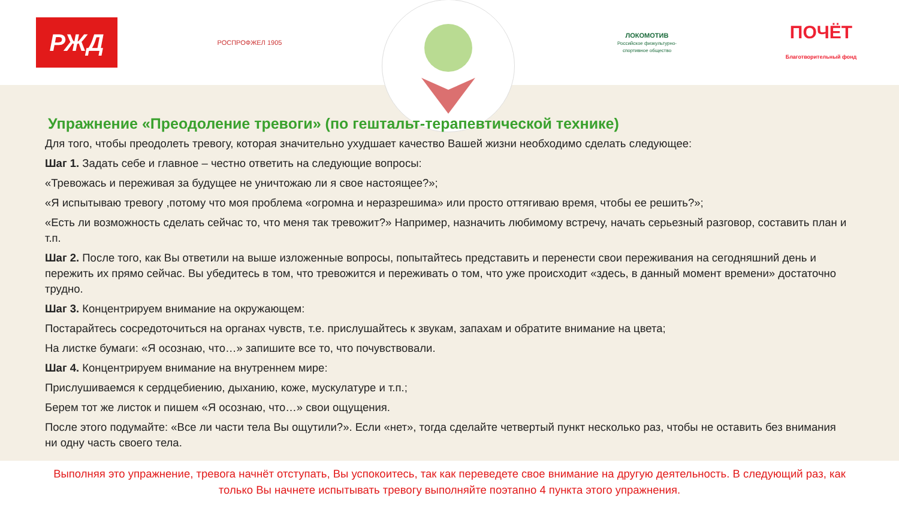РЖД
РОСПРОФЖЕЛ 1905
ЛОКОМОТИВ
Российское физкультурно-спортивное общество
ПОЧЁТ
Благотворительный фонд
Упражнение «Преодоление тревоги» (по гештальт-терапевтической технике)
Для того, чтобы преодолеть тревогу, которая значительно ухудшает качество Вашей жизни необходимо сделать следующее:
Шаг 1. Задать себе и главное – честно ответить на следующие вопросы:
«Тревожась и переживая за будущее не уничтожаю ли я свое настоящее?»;
«Я испытываю тревогу ,потому что моя проблема «огромна и неразрешима» или просто оттягиваю время, чтобы ее решить?»;
«Есть ли возможность сделать сейчас то, что меня так тревожит?» Например, назначить любимому встречу, начать серьезный разговор, составить план и т.п.
Шаг 2. После того, как Вы ответили на выше изложенные вопросы, попытайтесь представить и перенести свои переживания на сегодняшний день и пережить их прямо сейчас. Вы убедитесь в том, что тревожится и переживать о том, что уже происходит «здесь, в данный момент времени» достаточно трудно.
Шаг 3. Концентрируем внимание на окружающем:
Постарайтесь сосредоточиться на органах чувств, т.е. прислушайтесь к звукам, запахам и обратите внимание на цвета;
На листке бумаги: «Я осознаю, что…» запишите все то, что почувствовали.
Шаг 4. Концентрируем внимание на внутреннем мире:
Прислушиваемся к сердцебиению, дыханию, коже, мускулатуре и т.п.;
Берем тот же листок и пишем «Я осознаю, что…» свои ощущения.
После этого подумайте: «Все ли части тела Вы ощутили?». Если «нет», тогда сделайте четвертый пункт несколько раз, чтобы не оставить без внимания ни одну часть своего тела.
Выполняя это упражнение, тревога начнёт отступать, Вы успокоитесь, так как переведете свое внимание на другую деятельность. В следующий раз, как только Вы начнете испытывать тревогу выполняйте поэтапно 4 пункта этого упражнения.